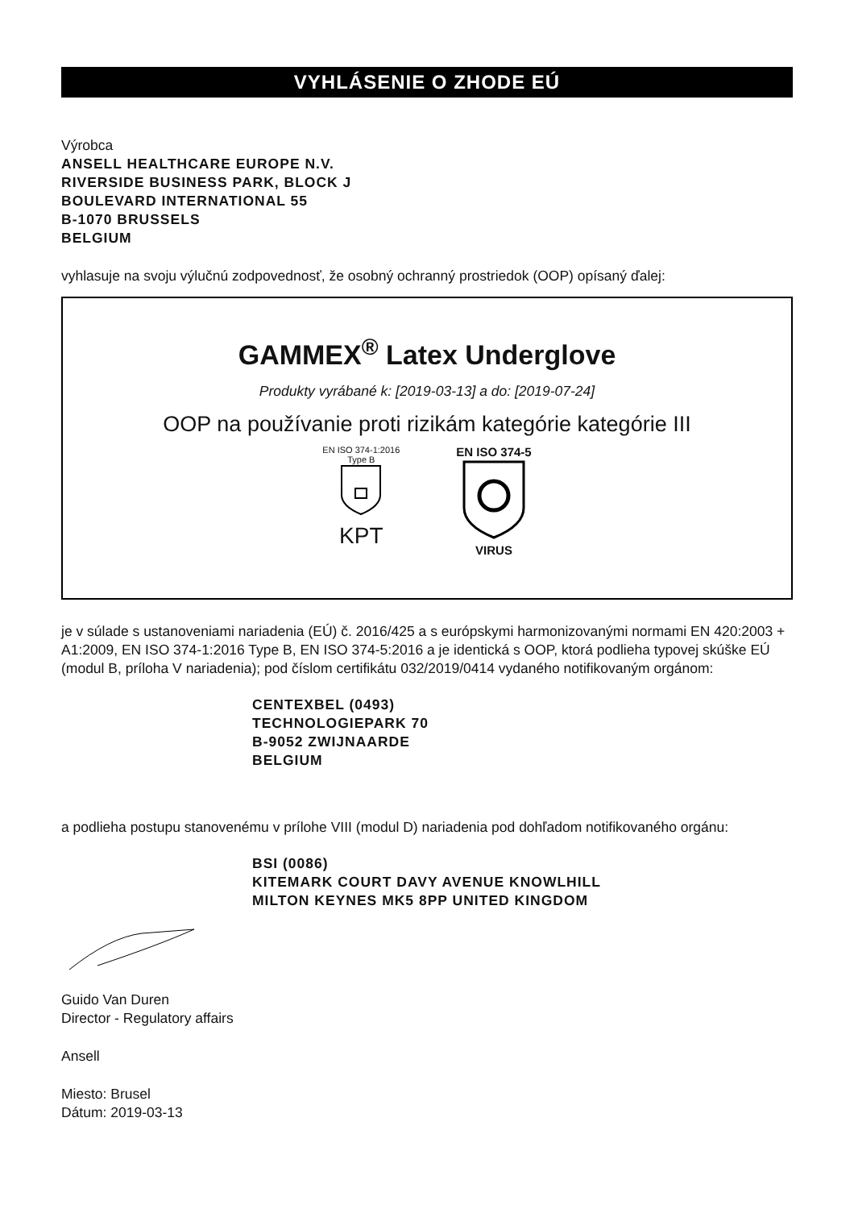VYHLÁSENIE O ZHODE EÚ
Výrobca
ANSELL HEALTHCARE EUROPE N.V.
RIVERSIDE BUSINESS PARK, BLOCK J
BOULEVARD INTERNATIONAL 55
B-1070 BRUSSELS
BELGIUM
vyhlasuje na svoju výlučnú zodpovednosť, že osobný ochranný prostriedok (OOP) opísaný ďalej:
GAMMEX<sup>®</sup> Latex Underglove
Produkty vyrábané k: [2019-03-13] a do: [2019-07-24]
OOP na používanie proti rizikám kategórie kategórie III
EN ISO 374-1:2016
Type B
KPT
EN ISO 374-5
VIRUS
je v súlade s ustanoveniami nariadenia (EÚ) č. 2016/425 a s európskymi harmonizovanými normami EN 420:2003 + A1:2009, EN ISO 374-1:2016 Type B, EN ISO 374-5:2016 a je identická s OOP, ktorá podlieha typovej skúške EÚ (modul B, príloha V nariadenia); pod číslom certifikátu 032/2019/0414 vydaného notifikovaným orgánom:
CENTEXBEL (0493)
TECHNOLOGIEPARK 70
B-9052 ZWIJNAARDE
BELGIUM
a podlieha postupu stanovenému v prílohe VIII (modul D) nariadenia pod dohľadom notifikovaného orgánu:
BSI (0086)
KITEMARK COURT DAVY AVENUE KNOWLHILL
MILTON KEYNES MK5 8PP UNITED KINGDOM
Guido Van Duren
Director - Regulatory affairs
Ansell
Miesto: Brusel
Dátum: 2019-03-13